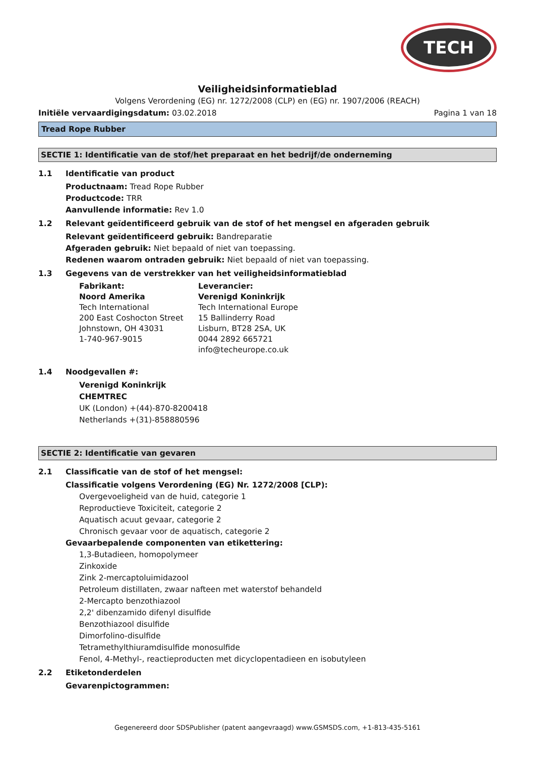TECH
Veiligheidsinformatieblad
Volgens Verordening (EG) nr. 1272/2008 (CLP) en (EG) nr. 1907/2006 (REACH)
Initiële vervaardigingsdatum: 03.02.2018
Pagina 1 van 18
Tread Rope Rubber
SECTIE 1: Identificatie van de stof/het preparaat en het bedrijf/de onderneming
1.1 Identificatie van product
Productnaam: Tread Rope Rubber
Productcode: TRR
Aanvullende informatie: Rev 1.0
1.2 Relevant geïdentificeerd gebruik van de stof of het mengsel en afgeraden gebruik
Relevant geïdentificeerd gebruik: Bandreparatie
Afgeraden gebruik: Niet bepaald of niet van toepassing.
Redenen waarom ontraden gebruik: Niet bepaald of niet van toepassing.
1.3 Gegevens van de verstrekker van het veiligheidsinformatieblad
Fabrikant:
Noord Amerika
Tech International
200 East Coshocton Street
Johnstown, OH 43031
1-740-967-9015
Leverancier:
Verenigd Koninkrijk
Tech International Europe
15 Ballinderry Road
Lisburn, BT28 2SA, UK
0044 2892 665721
info@techeurope.co.uk
1.4 Noodgevallen #:
Verenigd Koninkrijk
CHEMTREC
UK (London) +(44)-870-8200418
Netherlands +(31)-858880596
SECTIE 2: Identificatie van gevaren
2.1 Classificatie van de stof of het mengsel:
Classificatie volgens Verordening (EG) Nr. 1272/2008 [CLP):
Overgevoeligheid van de huid, categorie 1
Reproductieve Toxiciteit, categorie 2
Aquatisch acuut gevaar, categorie 2
Chronisch gevaar voor de aquatisch, categorie 2
Gevaarbepalende componenten van etikettering:
1,3-Butadieen, homopolymeer
Zinkoxide
Zink 2-mercaptoluimidazool
Petroleum distillaten, zwaar nafteen met waterstof behandeld
2-Mercapto benzothiazool
2,2' dibenzamido difenyl disulfide
Benzothiazool disulfide
Dimorfolino-disulfide
Tetramethylthiuramdisulfide monosulfide
Fenol, 4-Methyl-, reactieproducten met dicyclopentadieen en isobutyleen
2.2 Etiketonderdelen
Gevarenpictogrammen:
Gegenereerd door SDSPublisher (patent aangevraagd) www.GSMSDS.com, +1-813-435-5161